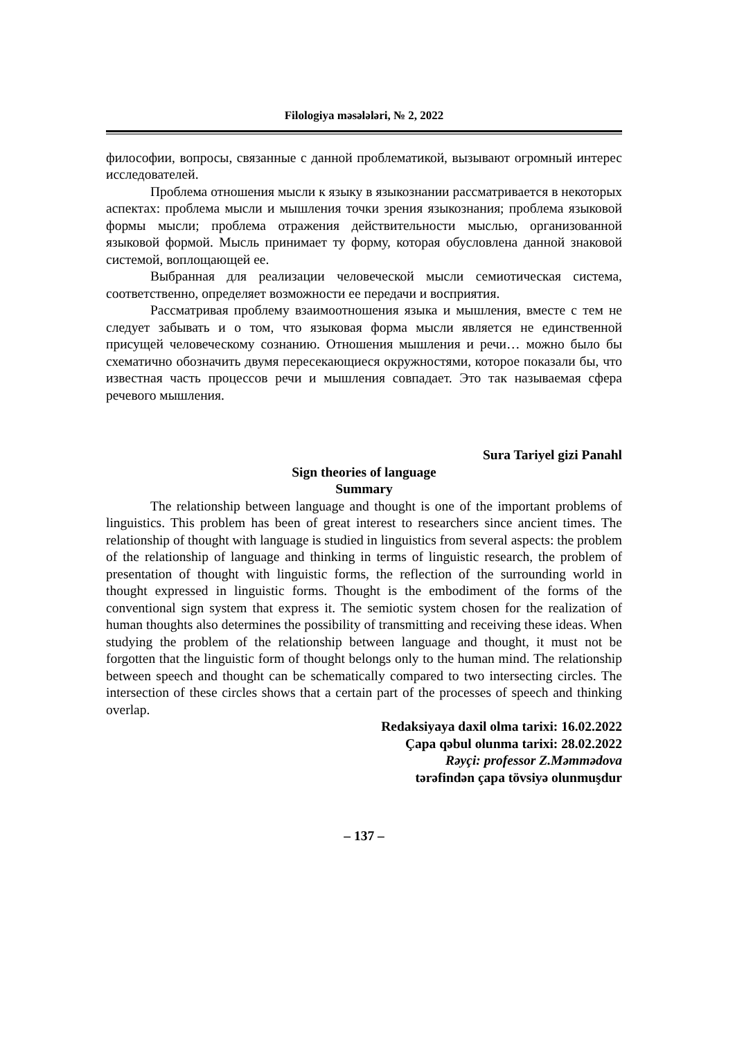Filologiya məsələləri, № 2, 2022
философии, вопросы, связанные с данной проблематикой, вызывают огромный интерес исследователей.
Проблема отношения мысли к языку в языкознании рассматривается в некоторых аспектах: проблема мысли и мышления точки зрения языкознания; проблема языковой формы мысли; проблема отражения действительности мыслью, организованной языковой формой. Мысль принимает ту форму, которая обусловлена данной знаковой системой, воплощающей ее.
Выбранная для реализации человеческой мысли семиотическая система, соответственно, определяет возможности ее передачи и восприятия.
Рассматривая проблему взаимоотношения языка и мышления, вместе с тем не следует забывать и о том, что языковая форма мысли является не единственной присущей человеческому сознанию. Отношения мышления и речи… можно было бы схематично обозначить двумя пересекающиеся окружностями, которое показали бы, что известная часть процессов речи и мышления совпадает. Это так называемая сфера речевого мышления.
Sura Tariyel gizi Panahl
Sign theories of language
Summary
The relationship between language and thought is one of the important problems of linguistics. This problem has been of great interest to researchers since ancient times. The relationship of thought with language is studied in linguistics from several aspects: the problem of the relationship of language and thinking in terms of linguistic research, the problem of presentation of thought with linguistic forms, the reflection of the surrounding world in thought expressed in linguistic forms. Thought is the embodiment of the forms of the conventional sign system that express it. The semiotic system chosen for the realization of human thoughts also determines the possibility of transmitting and receiving these ideas. When studying the problem of the relationship between language and thought, it must not be forgotten that the linguistic form of thought belongs only to the human mind. The relationship between speech and thought can be schematically compared to two intersecting circles. The intersection of these circles shows that a certain part of the processes of speech and thinking overlap.
Redaksiyaya daxil olma tarixi: 16.02.2022
Çapa qəbul olunma tarixi: 28.02.2022
Rəyçi: professor Z.Məmmədova
tərəfindən çapa tövsiyə olunmuşdur
– 137 –